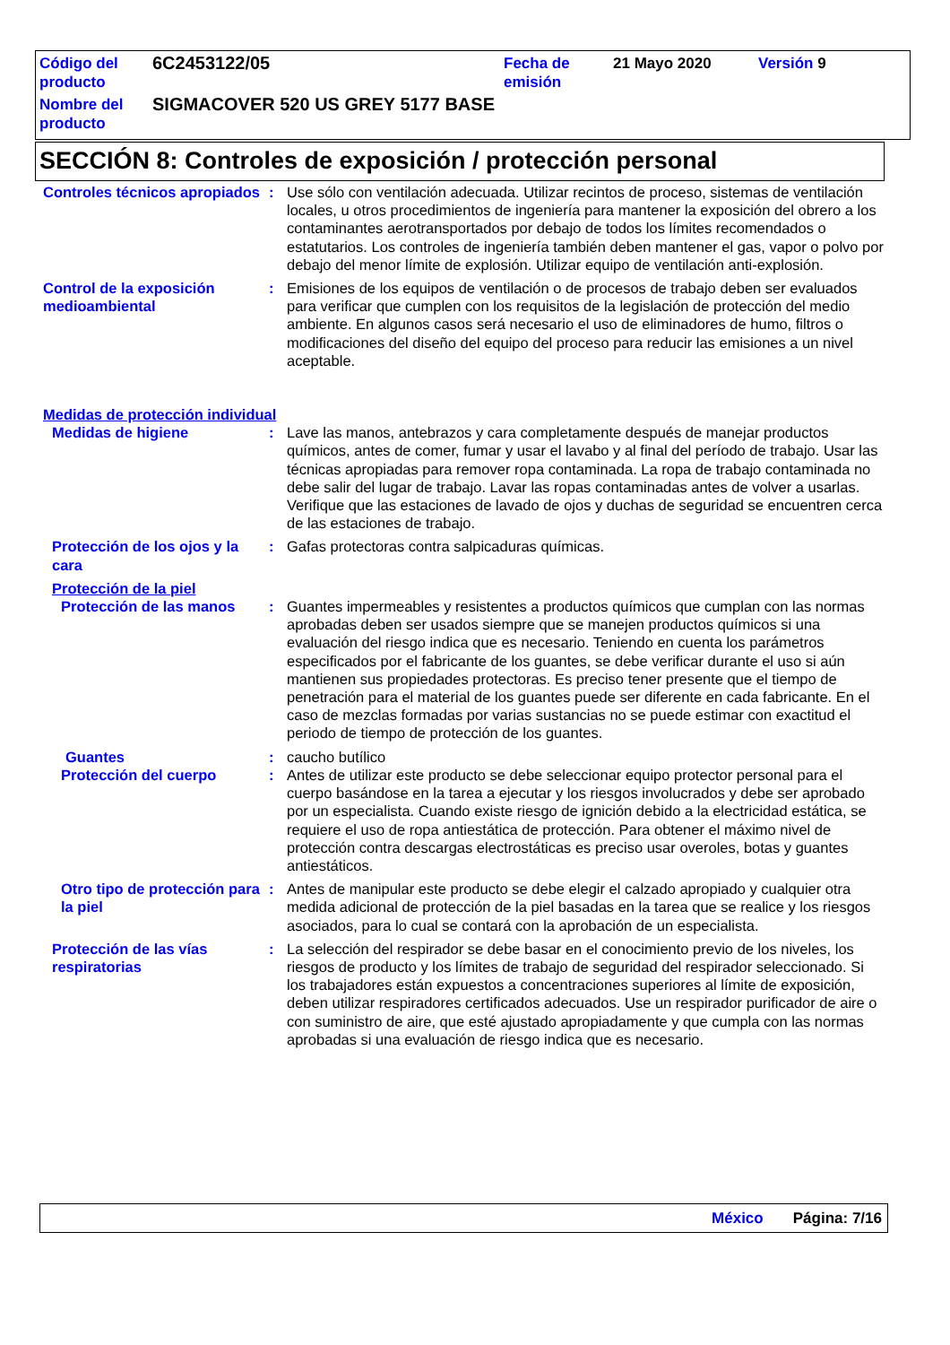| Código del producto | 6C2453122/05 | Fecha de emisión | 21 Mayo 2020 | Versión 9 |
| Nombre del producto | SIGMACOVER 520 US GREY 5177 BASE | | | |
SECCIÓN 8: Controles de exposición / protección personal
Controles técnicos apropiados
: Use sólo con ventilación adecuada. Utilizar recintos de proceso, sistemas de ventilación locales, u otros procedimientos de ingeniería para mantener la exposición del obrero a los contaminantes aerotransportados por debajo de todos los límites recomendados o estatutarios. Los controles de ingeniería también deben mantener el gas, vapor o polvo por debajo del menor límite de explosión. Utilizar equipo de ventilación anti-explosión.
Control de la exposición medioambiental
: Emisiones de los equipos de ventilación o de procesos de trabajo deben ser evaluados para verificar que cumplen con los requisitos de la legislación de protección del medio ambiente. En algunos casos será necesario el uso de eliminadores de humo, filtros o modificaciones del diseño del equipo del proceso para reducir las emisiones a un nivel aceptable.
Medidas de protección individual
Medidas de higiene : Lave las manos, antebrazos y cara completamente después de manejar productos químicos, antes de comer, fumar y usar el lavabo y al final del período de trabajo. Usar las técnicas apropiadas para remover ropa contaminada. La ropa de trabajo contaminada no debe salir del lugar de trabajo. Lavar las ropas contaminadas antes de volver a usarlas. Verifique que las estaciones de lavado de ojos y duchas de seguridad se encuentren cerca de las estaciones de trabajo.
Protección de los ojos y la cara
: Gafas protectoras contra salpicaduras químicas.
Protección de la piel
Protección de las manos : Guantes impermeables y resistentes a productos químicos que cumplan con las normas aprobadas deben ser usados siempre que se manejen productos químicos si una evaluación del riesgo indica que es necesario. Teniendo en cuenta los parámetros especificados por el fabricante de los guantes, se debe verificar durante el uso si aún mantienen sus propiedades protectoras. Es preciso tener presente que el tiempo de penetración para el material de los guantes puede ser diferente en cada fabricante. En el caso de mezclas formadas por varias sustancias no se puede estimar con exactitud el periodo de tiempo de protección de los guantes.
Guantes : caucho butílico
Protección del cuerpo : Antes de utilizar este producto se debe seleccionar equipo protector personal para el cuerpo basándose en la tarea a ejecutar y los riesgos involucrados y debe ser aprobado por un especialista. Cuando existe riesgo de ignición debido a la electricidad estática, se requiere el uso de ropa antiestática de protección. Para obtener el máximo nivel de protección contra descargas electrostáticas es preciso usar overoles, botas y guantes antiestáticos.
Otro tipo de protección para la piel
: Antes de manipular este producto se debe elegir el calzado apropiado y cualquier otra medida adicional de protección de la piel basadas en la tarea que se realice y los riesgos asociados, para lo cual se contará con la aprobación de un especialista.
Protección de las vías respiratorias
: La selección del respirador se debe basar en el conocimiento previo de los niveles, los riesgos de producto y los límites de trabajo de seguridad del respirador seleccionado. Si los trabajadores están expuestos a concentraciones superiores al límite de exposición, deben utilizar respiradores certificados adecuados. Use un respirador purificador de aire o con suministro de aire, que esté ajustado apropiadamente y que cumpla con las normas aprobadas si una evaluación de riesgo indica que es necesario.
México Página: 7/16